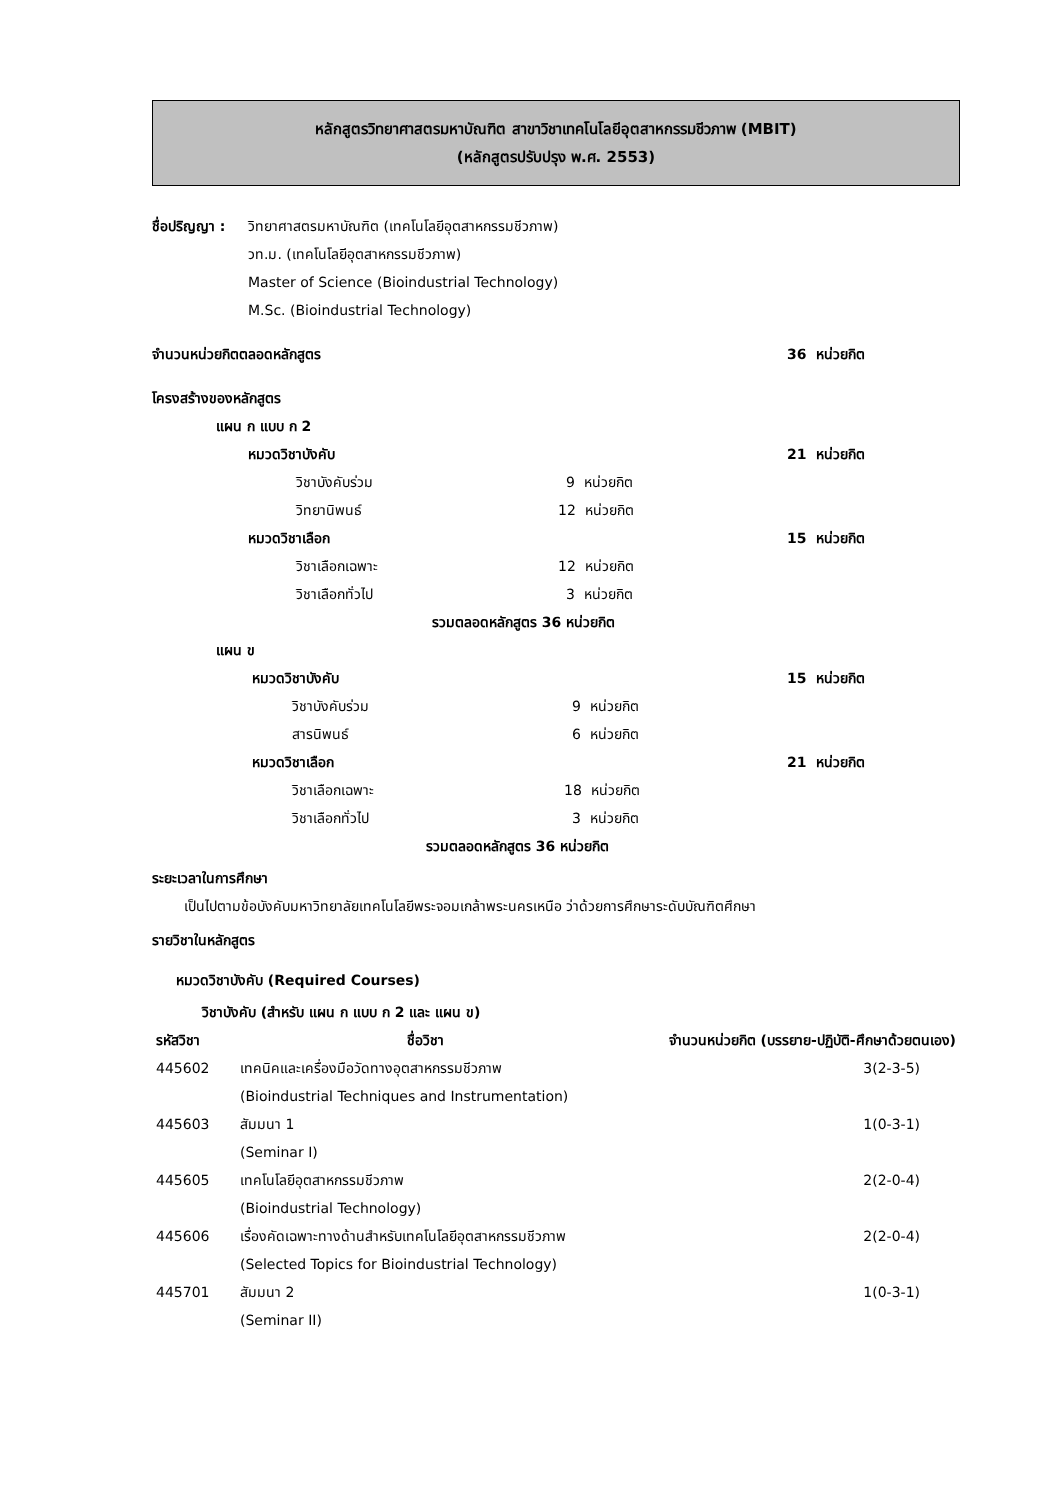หลักสูตรวิทยาศาสตรมหาบัณฑิต สาขาวิชาเทคโนโลยีอุตสาหกรรมชีวภาพ (MBIT)
(หลักสูตรปรับปรุง พ.ศ. 2553)
ชื่อปริญญา :
วิทยาศาสตรมหาบัณฑิต (เทคโนโลยีอุตสาหกรรมชีวภาพ)
วท.ม. (เทคโนโลยีอุตสาหกรรมชีวภาพ)
Master of Science (Bioindustrial Technology)
M.Sc. (Bioindustrial Technology)
จำนวนหน่วยกิตตลอดหลักสูตร 36 หน่วยกิต
โครงสร้างของหลักสูตร
แผน ก แบบ ก 2
หมวดวิชาบังคับ 21 หน่วยกิต
วิชาบังคับร่วม 9 หน่วยกิต
วิทยานิพนธ์ 12 หน่วยกิต
หมวดวิชาเลือก 15 หน่วยกิต
วิชาเลือกเฉพาะ 12 หน่วยกิต
วิชาเลือกทั่วไป 3 หน่วยกิต
รวมตลอดหลักสูตร 36 หน่วยกิต
แผน ข
หมวดวิชาบังคับ 15 หน่วยกิต
วิชาบังคับร่วม 9 หน่วยกิต
สารนิพนธ์ 6 หน่วยกิต
หมวดวิชาเลือก 21 หน่วยกิต
วิชาเลือกเฉพาะ 18 หน่วยกิต
วิชาเลือกทั่วไป 3 หน่วยกิต
รวมตลอดหลักสูตร 36 หน่วยกิต
ระยะเวลาในการศึกษา
เป็นไปตามข้อบังคับมหาวิทยาลัยเทคโนโลยีพระจอมเกล้าพระนครเหนือ ว่าด้วยการศึกษาระดับบัณฑิตศึกษา
รายวิชาในหลักสูตร
หมวดวิชาบังคับ (Required Courses)
วิชาบังคับ (สำหรับ แผน ก แบบ ก 2 และ แผน ข)
| รหัสวิชา | ชื่อวิชา | จำนวนหน่วยกิต (บรรยาย-ปฏิบัติ-ศึกษาด้วยตนเอง) |
| --- | --- | --- |
| 445602 | เทคนิคและเครื่องมือวัดทางอุตสาหกรรมชีวภาพ (Bioindustrial Techniques and Instrumentation) | 3(2-3-5) |
| 445603 | สัมมนา 1 (Seminar I) | 1(0-3-1) |
| 445605 | เทคโนโลยีอุตสาหกรรมชีวภาพ (Bioindustrial Technology) | 2(2-0-4) |
| 445606 | เรื่องคัดเฉพาะทางด้านสำหรับเทคโนโลยีอุตสาหกรรมชีวภาพ (Selected Topics for Bioindustrial Technology) | 2(2-0-4) |
| 445701 | สัมมนา 2 (Seminar II) | 1(0-3-1) |